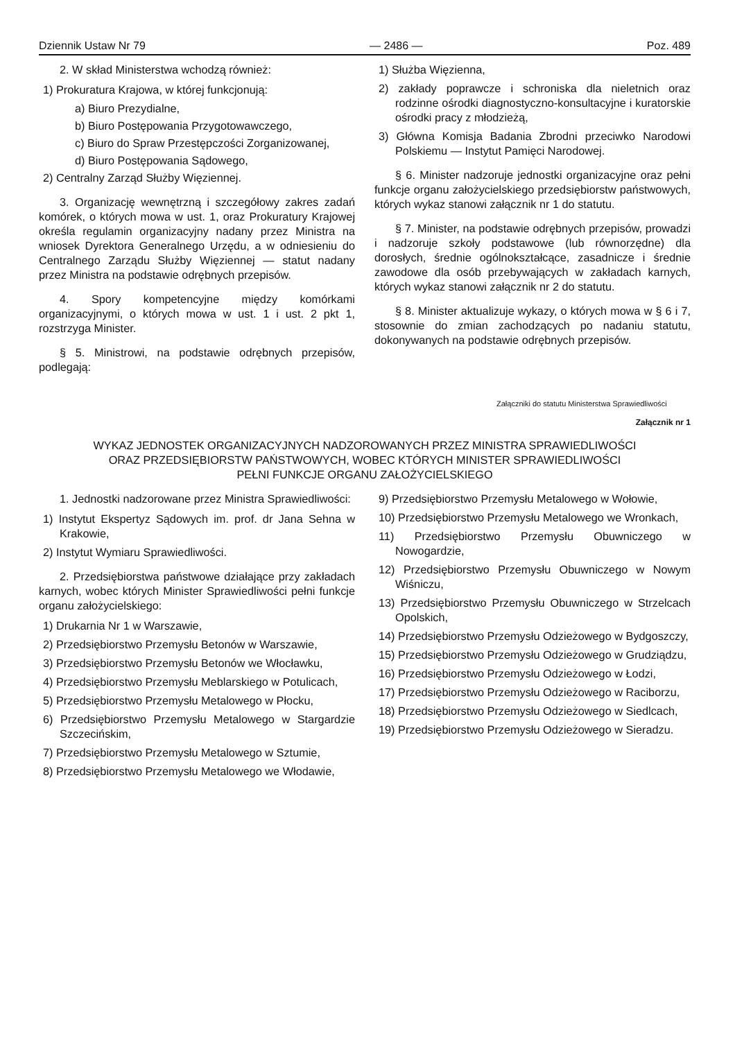Dziennik Ustaw Nr 79 — 2486 — Poz. 489
2. W skład Ministerstwa wchodzą również:
1) Prokuratura Krajowa, w której funkcjonują:
a) Biuro Prezydialne,
b) Biuro Postępowania Przygotowawczego,
c) Biuro do Spraw Przestępczości Zorganizowanej,
d) Biuro Postępowania Sądowego,
2) Centralny Zarząd Służby Więziennej.
3. Organizację wewnętrzną i szczegółowy zakres zadań komórek, o których mowa w ust. 1, oraz Prokuratury Krajowej określa regulamin organizacyjny nadany przez Ministra na wniosek Dyrektora Generalnego Urzędu, a w odniesieniu do Centralnego Zarządu Służby Więziennej — statut nadany przez Ministra na podstawie odrębnych przepisów.
4. Spory kompetencyjne między komórkami organizacyjnymi, o których mowa w ust. 1 i ust. 2 pkt 1, rozstrzyga Minister.
§ 5. Ministrowi, na podstawie odrębnych przepisów, podlegają:
1) Służba Więzienna,
2) zakłady poprawcze i schroniska dla nieletnich oraz rodzinne ośrodki diagnostyczno-konsultacyjne i kuratorskie ośrodki pracy z młodzieżą,
3) Główna Komisja Badania Zbrodni przeciwko Narodowi Polskiemu — Instytut Pamięci Narodowej.
§ 6. Minister nadzoruje jednostki organizacyjne oraz pełni funkcje organu założycielskiego przedsiębiorstw państwowych, których wykaz stanowi załącznik nr 1 do statutu.
§ 7. Minister, na podstawie odrębnych przepisów, prowadzi i nadzoruje szkoły podstawowe (lub równorzędne) dla dorosłych, średnie ogólnokształcące, zasadnicze i średnie zawodowe dla osób przebywających w zakładach karnych, których wykaz stanowi załącznik nr 2 do statutu.
§ 8. Minister aktualizuje wykazy, o których mowa w § 6 i 7, stosownie do zmian zachodzących po nadaniu statutu, dokonywanych na podstawie odrębnych przepisów.
Załączniki do statutu Ministerstwa Sprawiedliwości
Załącznik nr 1
WYKAZ JEDNOSTEK ORGANIZACYJNYCH NADZOROWANYCH PRZEZ MINISTRA SPRAWIEDLIWOŚCI
ORAZ PRZEDSIĘBIORSTW PAŃSTWOWYCH, WOBEC KTÓRYCH MINISTER SPRAWIEDLIWOŚCI
PEŁNI FUNKCJE ORGANU ZAŁOŻYCIELSKIEGO
1. Jednostki nadzorowane przez Ministra Sprawiedliwości:
1) Instytut Ekspertyz Sądowych im. prof. dr Jana Sehna w Krakowie,
2) Instytut Wymiaru Sprawiedliwości.
2. Przedsiębiorstwa państwowe działające przy zakładach karnych, wobec których Minister Sprawiedliwości pełni funkcje organu założycielskiego:
1) Drukarnia Nr 1 w Warszawie,
2) Przedsiębiorstwo Przemysłu Betonów w Warszawie,
3) Przedsiębiorstwo Przemysłu Betonów we Włocławku,
4) Przedsiębiorstwo Przemysłu Meblarskiego w Potulicach,
5) Przedsiębiorstwo Przemysłu Metalowego w Płocku,
6) Przedsiębiorstwo Przemysłu Metalowego w Stargardzie Szczecińskim,
7) Przedsiębiorstwo Przemysłu Metalowego w Sztumie,
8) Przedsiębiorstwo Przemysłu Metalowego we Włodawie,
9) Przedsiębiorstwo Przemysłu Metalowego w Wołowie,
10) Przedsiębiorstwo Przemysłu Metalowego we Wronkach,
11) Przedsiębiorstwo Przemysłu Obuwniczego w Nowogardzie,
12) Przedsiębiorstwo Przemysłu Obuwniczego w Nowym Wiśniczu,
13) Przedsiębiorstwo Przemysłu Obuwniczego w Strzelcach Opolskich,
14) Przedsiębiorstwo Przemysłu Odzieżowego w Bydgoszczy,
15) Przedsiębiorstwo Przemysłu Odzieżowego w Grudziądzu,
16) Przedsiębiorstwo Przemysłu Odzieżowego w Łodzi,
17) Przedsiębiorstwo Przemysłu Odzieżowego w Raciborzu,
18) Przedsiębiorstwo Przemysłu Odzieżowego w Siedlcach,
19) Przedsiębiorstwo Przemysłu Odzieżowego w Sieradzu.